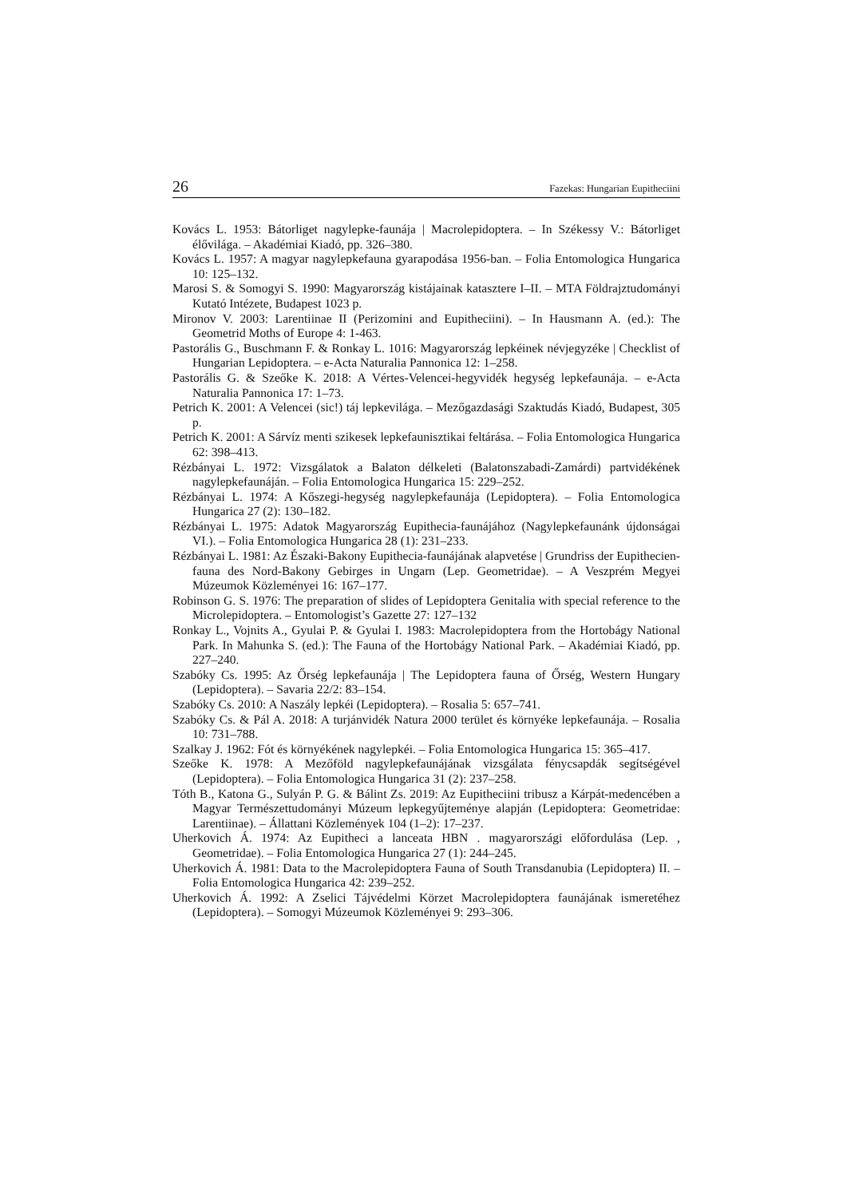26 Fazekas: Hungarian Eupitheciini
Kovács L. 1953: Bátorliget nagylepke-faunája | Macrolepidoptera. – In Székessy V.: Bátorliget élővilága. – Akadémiai Kiadó, pp. 326–380.
Kovács L. 1957: A magyar nagylepkefauna gyarapodása 1956-ban. – Folia Entomologica Hungarica 10: 125–132.
Marosi S. & Somogyi S. 1990: Magyarország kistájainak katasztere I–II. – MTA Földrajztudományi Kutató Intézete, Budapest 1023 p.
Mironov V. 2003: Larentiinae II (Perizomini and Eupitheciini). – In Hausmann A. (ed.): The Geometrid Moths of Europe 4: 1-463.
Pastorális G., Buschmann F. & Ronkay L. 1016: Magyarország lepkéinek névjegyzéke | Checklist of Hungarian Lepidoptera. – e-Acta Naturalia Pannonica 12: 1–258.
Pastorális G. & Szeőke K. 2018: A Vértes-Velencei-hegyvidék hegység lepkefaunája. – e-Acta Naturalia Pannonica 17: 1–73.
Petrich K. 2001: A Velencei (sic!) táj lepkevilága. – Mezőgazdasági Szaktudás Kiadó, Budapest, 305 p.
Petrich K. 2001: A Sárvíz menti szikesek lepkefaunisztikai feltárása. – Folia Entomologica Hungarica 62: 398–413.
Rézbányai L. 1972: Vizsgálatok a Balaton délkeleti (Balatonszabadi-Zamárdi) partvidékének nagylepkefaunáján. – Folia Entomologica Hungarica 15: 229–252.
Rézbányai L. 1974: A Kőszegi-hegység nagylepkefaunája (Lepidoptera). – Folia Entomologica Hungarica 27 (2): 130–182.
Rézbányai L. 1975: Adatok Magyarország Eupithecia-faunájához (Nagylepkefaunánk újdonságai VI.). – Folia Entomologica Hungarica 28 (1): 231–233.
Rézbányai L. 1981: Az Északi-Bakony Eupithecia-faunájának alapvetése | Grundriss der Eupithecien-fauna des Nord-Bakony Gebirges in Ungarn (Lep. Geometridae). – A Veszprém Megyei Múzeumok Közleményei 16: 167–177.
Robinson G. S. 1976: The preparation of slides of Lepidoptera Genitalia with special reference to the Microlepidoptera. – Entomologist’s Gazette 27: 127–132
Ronkay L., Vojnits A., Gyulai P. & Gyulai I. 1983: Macrolepidoptera from the Hortobágy National Park. In Mahunka S. (ed.): The Fauna of the Hortobágy National Park. – Akadémiai Kiadó, pp. 227–240.
Szabóky Cs. 1995: Az Őrség lepkefaunája | The Lepidoptera fauna of Őrség, Western Hungary (Lepidoptera). – Savaria 22/2: 83–154.
Szabóky Cs. 2010: A Naszály lepkéi (Lepidoptera). – Rosalia 5: 657–741.
Szabóky Cs. & Pál A. 2018: A turjánvidék Natura 2000 terület és környéke lepkefaunája. – Rosalia 10: 731–788.
Szalkay J. 1962: Fót és környékének nagylepkéi. – Folia Entomologica Hungarica 15: 365–417.
Szeőke K. 1978: A Mezőföld nagylepkefaunájának vizsgálata fénycsapdák segítségével (Lepidoptera). – Folia Entomologica Hungarica 31 (2): 237–258.
Tóth B., Katona G., Sulyán P. G. & Bálint Zs. 2019: Az Eupitheciini tribusz a Kárpát-medencében a Magyar Természettudományi Múzeum lepkegyűjteménye alapján (Lepidoptera: Geometridae: Larentiinae). – Állattani Közlemények 104 (1–2): 17–237.
Uherkovich Á. 1974: Az Eupitheci a lanceata HBN . magyarországi előfordulása (Lep. , Geometridae). – Folia Entomologica Hungarica 27 (1): 244–245.
Uherkovich Á. 1981: Data to the Macrolepidoptera Fauna of South Transdanubia (Lepidoptera) II. – Folia Entomologica Hungarica 42: 239–252.
Uherkovich Á. 1992: A Zselici Tájvédelmi Körzet Macrolepidoptera faunájának ismeretéhez (Lepidoptera). – Somogyi Múzeumok Közleményei 9: 293–306.